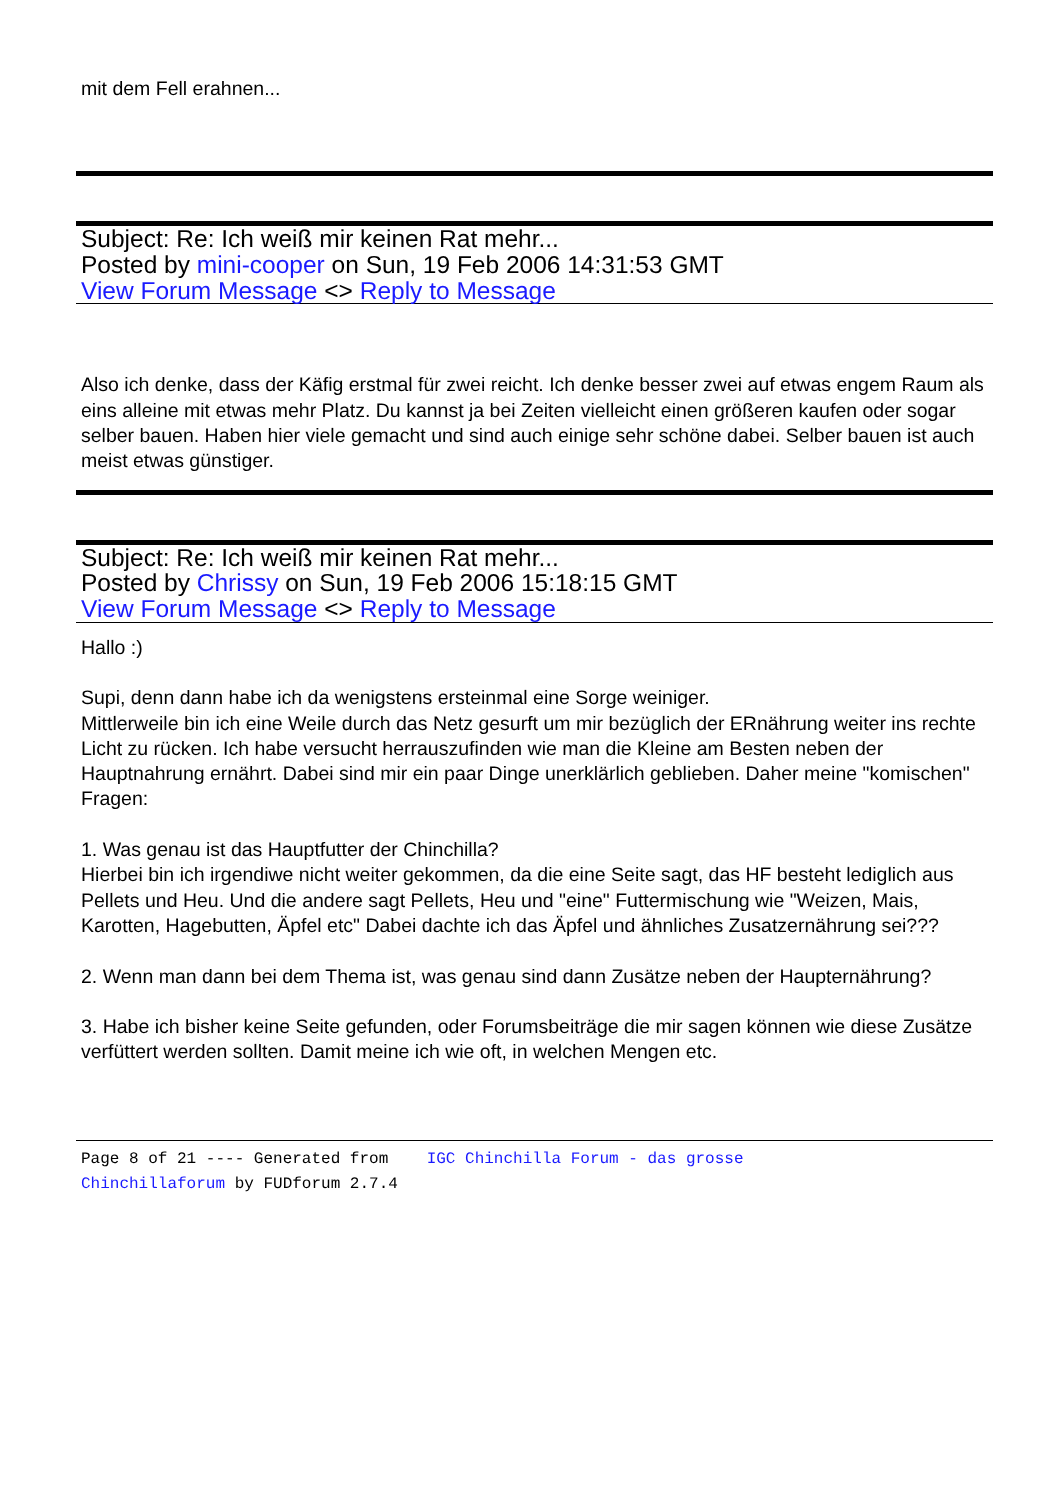mit dem Fell erahnen...
Subject: Re: Ich weiß mir keinen Rat mehr...
Posted by mini-cooper on Sun, 19 Feb 2006 14:31:53 GMT
View Forum Message <> Reply to Message
Also ich denke, dass der Käfig erstmal für zwei reicht. Ich denke besser zwei auf etwas engem Raum als eins alleine mit etwas mehr Platz. Du kannst ja bei Zeiten vielleicht einen größeren kaufen oder sogar selber bauen. Haben hier viele gemacht und sind auch einige sehr schöne dabei. Selber bauen ist auch meist etwas günstiger.
Subject: Re: Ich weiß mir keinen Rat mehr...
Posted by Chrissy on Sun, 19 Feb 2006 15:18:15 GMT
View Forum Message <> Reply to Message
Hallo :)
Supi, denn dann habe ich da wenigstens ersteinmal eine Sorge weiniger.
Mittlerweile bin ich eine Weile durch das Netz gesurft um mir bezüglich der ERnährung weiter ins rechte Licht zu rücken. Ich habe versucht herrauszufinden wie man die Kleine am Besten neben der Hauptnahrung ernährt. Dabei sind mir ein paar Dinge unerklärlich geblieben. Daher meine "komischen" Fragen:
1. Was genau ist das Hauptfutter der Chinchilla?
Hierbei bin ich irgendiwe nicht weiter gekommen, da die eine Seite sagt, das HF besteht lediglich aus Pellets und Heu. Und die andere sagt Pellets, Heu und "eine" Futtermischung wie "Weizen, Mais, Karotten, Hagebutten, Äpfel etc" Dabei dachte ich das Äpfel und ähnliches Zusatzernährung sei???
2. Wenn man dann bei dem Thema ist, was genau sind dann Zusätze neben der Haupternährung?
3. Habe ich bisher keine Seite gefunden, oder Forumsbeiträge die mir sagen können wie diese Zusätze verfüttert werden sollten. Damit meine ich wie oft, in welchen Mengen etc.
Page 8 of 21 ---- Generated from IGC Chinchilla Forum - das grosse
Chinchillaforum by FUDforum 2.7.4